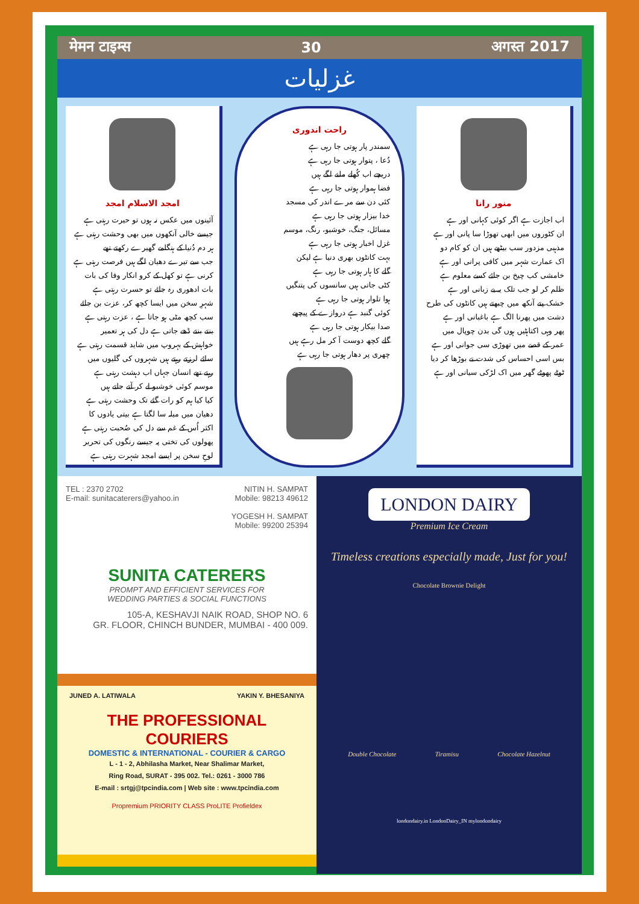मेमन टाइम्स 30 अगस्त 2017
غزلیات
منور رانا
اب اجازت ہے اگر کوئی کہانی اور ہے
ان کٹوروں میں ابھی تھوڑا سا پانی اور ہے
مذہبی مزدور سب بیٹھے ہیں ان کو کام دو
اک عمارت شہر میں کافی پرانی اور ہے
خامشی کب چیخ بن جائے کسے معلوم ہے
ظلم کر لو جب تلک یہ بے زبانی اور ہے
خشک پتے آنکھ میں چبھتے ہیں کانٹوں کی طرح
دشت میں پھرنا الگ ہے باغبانی اور ہے
پھر وہی اکتاہٹیں ہوں گی بدن چوپال میں
عمر کے قصے میں تھوڑی سی جوانی اور ہے
بس اسی احساس کی شدت نے بوڑھا کر دیا
ٹوٹے پھوٹے گھر میں اک لڑکی سیانی اور ہے
راحت اندوری
سمندر پار ہوتی جا رہی ہے
دُعا ، پتوار ہوتی جا رہی ہے
دریچے اب کُھلے ملنے لگے ہیں
فضا ہموار ہوتی جا رہی ہے
کئی دن سے مرے اندر کی مسجد
خدا بیزار ہوتی جا رہی ہے
مسائل، جنگ، خوشبو، رنگ، موسم
غزل اخبار ہوتی جا رہی ہے
بہت کانٹوں بھری دنیا ہے لیکن
گلے کا ہار ہوتی جا رہی ہے
کٹی جاتی ہیں سانسوں کی پتنگیں
ہوا تلوار ہوتی جا رہی ہے
کوئی گنبد ہے دروازے کے پیچھے
صدا بیکار ہوتی جا رہی ہے
گلے کچھ دوست آ کر مل رہے ہیں
چھری پر دھار ہوتی جا رہی ہے
امجد الاسلام امجد
آئینوں میں عکس نہ ہوں تو حیرت رہتی ہے
جیسے خالی آنکھوں میں بھی وحشت رہتی ہے
ہر دم دُنیا کے ہنگامے گھیرے رکھتے تھے
جب سے تیرے دھیان لگے ہیں فرصت رہتی ہے
کرنی ہے تو کھل کے کرو انکار وفا کی بات
بات ادھوری رہ جائے تو حسرت رہتی ہے
شہرِ سخن میں ایسا کچھ کر، عزت بن جائے
سب کچھ مٹی ہو جاتا ہے ، عزت رہتی ہے
بنتے بنتے ڈھے جاتی ہے دل کی ہر تعمیر
خواہش کے بہروپ میں شاید قسمت رہتی ہے
سائے لرزتے رہتے ہیں شہروں کی گلیوں میں
رہتے تھے انسان جہاں اب دہشت رہتی ہے
موسم کوئی خوشبو لے کر آتے جاتے ہیں
کیا کیا ہم کو رات گئے تک وحشت رہتی ہے
دھیان میں میلہ سا لگتا ہے بیتی یادوں کا
اکثر اُس کے غم سے دل کی صُحبت رہتی ہے
پھولوں کی تختی پہ جیسے رنگوں کی تحریر
لوحِ سخن پر ایسے امجد شہرت رہتی ہے
TEL : 2370 2702
E-mail: sunitacaterers@yahoo.in
NITIN H. SAMPAT
Mobile: 98213 49612
YOGESH H. SAMPAT
Mobile: 99200 25394
SUNITA CATERERS
PROMPT AND EFFICIENT SERVICES FOR
WEDDING PARTIES & SOCIAL FUNCTIONS
105-A, KESHAVJI NAIK ROAD, SHOP NO. 6
GR. FLOOR, CHINCH BUNDER, MUMBAI - 400 009.
JUNED A. LATIWALA YAKIN Y. BHESANIYA
THE PROFESSIONAL COURIERS
DOMESTIC & INTERNATIONAL - COURIER & CARGO
L - 1 - 2, Abhilasha Market, Near Shalimar Market,
Ring Road, SURAT - 395 002. Tel.: 0261 - 3000 786
E-mail : srtgj@tpcindia.com | Web site : www.tpcindia.com
Propremium PRIORITY CLASS ProLITE Profieldex
LONDON DAIRY
Premium Ice Cream
Timeless creations especially made, Just for you!
Chocolate Brownie Delight
Double Chocolate Tiramisu Chocolate Hazelnut
londondairy.in LondonDairy_IN mylondondairy